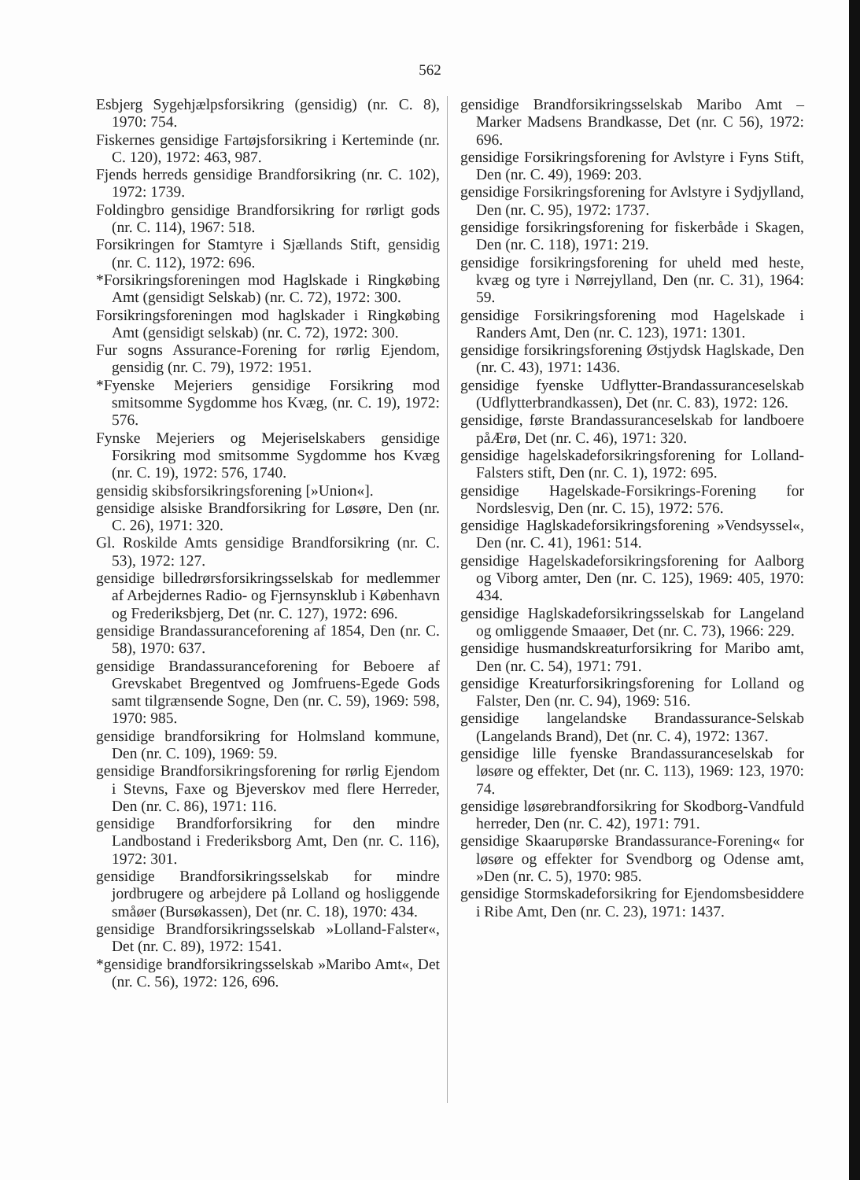562
Esbjerg Sygehjælpsforsikring (gensidig) (nr. C. 8), 1970: 754.
Fiskernes gensidige Fartøjsforsikring i Kerteminde (nr. C. 120), 1972: 463, 987.
Fjends herreds gensidige Brandforsikring (nr. C. 102), 1972: 1739.
Foldingbro gensidige Brandforsikring for rørligt gods (nr. C. 114), 1967: 518.
Forsikringen for Stamtyre i Sjællands Stift, gensidig (nr. C. 112), 1972: 696.
*Forsikringsforeningen mod Haglskade i Ringkøbing Amt (gensidigt Selskab) (nr. C. 72), 1972: 300.
Forsikringsforeningen mod haglskader i Ringkøbing Amt (gensidigt selskab) (nr. C. 72), 1972: 300.
Fur sogns Assurance-Forening for rørlig Ejendom, gensidig (nr. C. 79), 1972: 1951.
*Fyenske Mejeriers gensidige Forsikring mod smitsomme Sygdomme hos Kvæg, (nr. C. 19), 1972: 576.
Fynske Mejeriers og Mejeriselskabers gensidige Forsikring mod smitsomme Sygdomme hos Kvæg (nr. C. 19), 1972: 576, 1740.
gensidig skibsforsikringsforening [»Union«].
gensidige alsiske Brandforsikring for Løsøre, Den (nr. C. 26), 1971: 320.
Gl. Roskilde Amts gensidige Brandforsikring (nr. C. 53), 1972: 127.
gensidige billedrørsforsikringsselskab for medlemmer af Arbejdernes Radio- og Fjernsynsklub i København og Frederiksbjerg, Det (nr. C. 127), 1972: 696.
gensidige Brandassuranceforening af 1854, Den (nr. C. 58), 1970: 637.
gensidige Brandassuranceforening for Beboere af Grevskabet Bregentved og Jomfruens-Egede Gods samt tilgrænsende Sogne, Den (nr. C. 59), 1969: 598, 1970: 985.
gensidige brandforsikring for Holmsland kommune, Den (nr. C. 109), 1969: 59.
gensidige Brandforsikringsforening for rørlig Ejendom i Stevns, Faxe og Bjeverskov med flere Herreder, Den (nr. C. 86), 1971: 116.
gensidige Brandforforsikring for den mindre Landbostand i Frederiksborg Amt, Den (nr. C. 116), 1972: 301.
gensidige Brandforsikringsselskab for mindre jordbrugere og arbejdere på Lolland og hosliggende småøer (Bursøkassen), Det (nr. C. 18), 1970: 434.
gensidige Brandforsikringsselskab »Lolland-Falster«, Det (nr. C. 89), 1972: 1541.
*gensidige brandforsikringsselskab »Maribo Amt«, Det (nr. C. 56), 1972: 126, 696.
gensidige Brandforsikringsselskab Maribo Amt – Marker Madsens Brandkasse, Det (nr. C 56), 1972: 696.
gensidige Forsikringsforening for Avlstyre i Fyns Stift, Den (nr. C. 49), 1969: 203.
gensidige Forsikringsforening for Avlstyre i Sydjylland, Den (nr. C. 95), 1972: 1737.
gensidige forsikringsforening for fiskerbåde i Skagen, Den (nr. C. 118), 1971: 219.
gensidige forsikringsforening for uheld med heste, kvæg og tyre i Nørrejylland, Den (nr. C. 31), 1964: 59.
gensidige Forsikringsforening mod Hagelskade i Randers Amt, Den (nr. C. 123), 1971: 1301.
gensidige forsikringsforening Østjydsk Haglskade, Den (nr. C. 43), 1971: 1436.
gensidige fyenske Udflytter-Brandassuranceselskab (Udflytterbrandkassen), Det (nr. C. 83), 1972: 126.
gensidige, første Brandassuranceselskab for landboere påÆrø, Det (nr. C. 46), 1971: 320.
gensidige hagelskadeforsikringsforening for Lolland-Falsters stift, Den (nr. C. 1), 1972: 695.
gensidige Hagelskade-Forsikrings-Forening for Nordslesvig, Den (nr. C. 15), 1972: 576.
gensidige Haglskadeforsikringsforening »Vendsyssel«, Den (nr. C. 41), 1961: 514.
gensidige Hagelskadeforsikringsforening for Aalborg og Viborg amter, Den (nr. C. 125), 1969: 405, 1970: 434.
gensidige Haglskadeforsikringsselskab for Langeland og omliggende Smaaøer, Det (nr. C. 73), 1966: 229.
gensidige husmandskreaturforsikring for Maribo amt, Den (nr. C. 54), 1971: 791.
gensidige Kreaturforsikringsforening for Lolland og Falster, Den (nr. C. 94), 1969: 516.
gensidige langelandske Brandassurance-Selskab (Langelands Brand), Det (nr. C. 4), 1972: 1367.
gensidige lille fyenske Brandassuranceselskab for løsøre og effekter, Det (nr. C. 113), 1969: 123, 1970: 74.
gensidige løsørebrandforsikring for Skodborg-Vandfuld herreder, Den (nr. C. 42), 1971: 791.
gensidige Skaarupørske Brandassurance-Forening« for løsøre og effekter for Svendborg og Odense amt, »Den (nr. C. 5), 1970: 985.
gensidige Stormskadeforsikring for Ejendomsbesiddere i Ribe Amt, Den (nr. C. 23), 1971: 1437.